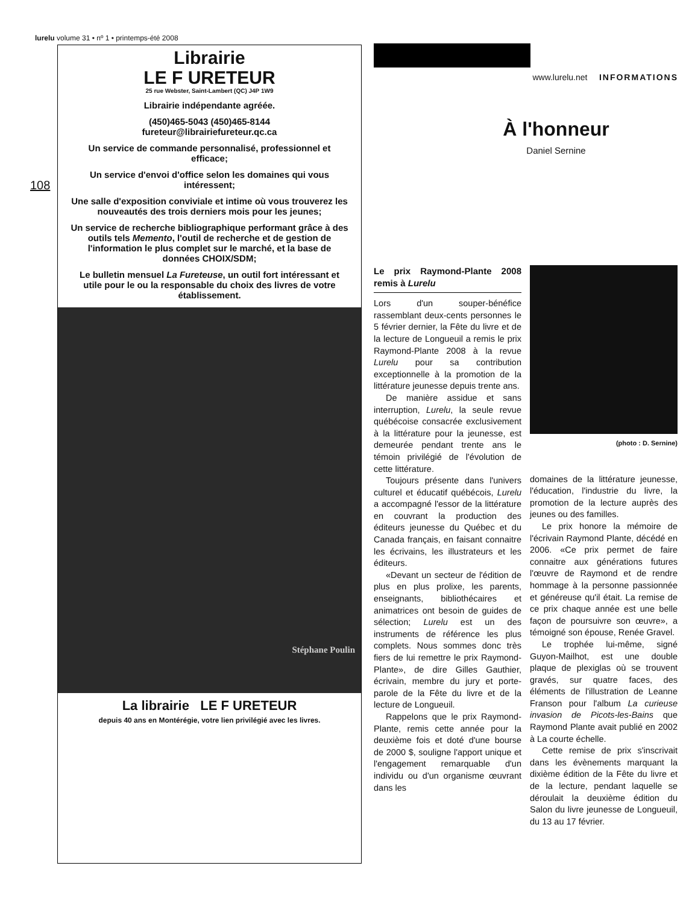lurelu volume 31 • nº 1 • printemps-été 2008
108
Librairie
LE F URETEUR
25 rue Webster, Saint-Lambert (QC) J4P 1W9
Librairie indépendante agréée.
(450)465-5043 (450)465-8144
fureteur@librairiefureteur.qc.ca
Un service de commande personnalisé, professionnel et efficace;
Un service d'envoi d'office selon les domaines qui vous intéressent;
Une salle d'exposition conviviale et intime où vous trouverez les nouveautés des trois derniers mois pour les jeunes;
Un service de recherche bibliographique performant grâce à des outils tels Memento, l'outil de recherche et de gestion de l'information le plus complet sur le marché, et la base de données CHOIX/SDM;
Le bulletin mensuel La Fureteuse, un outil fort intéressant et utile pour le ou la responsable du choix des livres de votre établissement.
Stéphane Poulin
La librairie LE F URETEUR
depuis 40 ans en Montérégie, votre lien privilégié avec les livres.
www.lurelu.net INFORMATIONS
À l'honneur
Daniel Sernine
Le prix Raymond-Plante 2008 remis à Lurelu
Lors d'un souper-bénéfice rassemblant deux-cents personnes le 5 février dernier, la Fête du livre et de la lecture de Longueuil a remis le prix Raymond-Plante 2008 à la revue Lurelu pour sa contribution exceptionnelle à la promotion de la littérature jeunesse depuis trente ans.
De manière assidue et sans interruption, Lurelu, la seule revue québécoise consacrée exclusivement à la littérature pour la jeunesse, est demeurée pendant trente ans le témoin privilégié de l'évolution de cette littérature.
Toujours présente dans l'univers culturel et éducatif québécois, Lurelu a accompagné l'essor de la littérature en couvrant la production des éditeurs jeunesse du Québec et du Canada français, en faisant connaitre les écrivains, les illustrateurs et les éditeurs.
«Devant un secteur de l'édition de plus en plus prolixe, les parents, enseignants, bibliothécaires et animatrices ont besoin de guides de sélection; Lurelu est un des instruments de référence les plus complets. Nous sommes donc très fiers de lui remettre le prix Raymond-Plante», de dire Gilles Gauthier, écrivain, membre du jury et porte-parole de la Fête du livre et de la lecture de Longueuil.
Rappelons que le prix Raymond-Plante, remis cette année pour la deuxième fois et doté d'une bourse de 2000 $, souligne l'apport unique et l'engagement remarquable d'un individu ou d'un organisme œuvrant dans les
(photo : D. Sernine)
domaines de la littérature jeunesse, l'éducation, l'industrie du livre, la promotion de la lecture auprès des jeunes ou des familles.
Le prix honore la mémoire de l'écrivain Raymond Plante, décédé en 2006. «Ce prix permet de faire connaitre aux générations futures l'œuvre de Raymond et de rendre hommage à la personne passionnée et généreuse qu'il était. La remise de ce prix chaque année est une belle façon de poursuivre son œuvre», a témoigné son épouse, Renée Gravel.
Le trophée lui-même, signé Guyon-Mailhot, est une double plaque de plexiglas où se trouvent gravés, sur quatre faces, des éléments de l'illustration de Leanne Franson pour l'album La curieuse invasion de Picots-les-Bains que Raymond Plante avait publié en 2002 à La courte échelle.
Cette remise de prix s'inscrivait dans les évènements marquant la dixième édition de la Fête du livre et de la lecture, pendant laquelle se déroulait la deuxième édition du Salon du livre jeunesse de Longueuil, du 13 au 17 février.